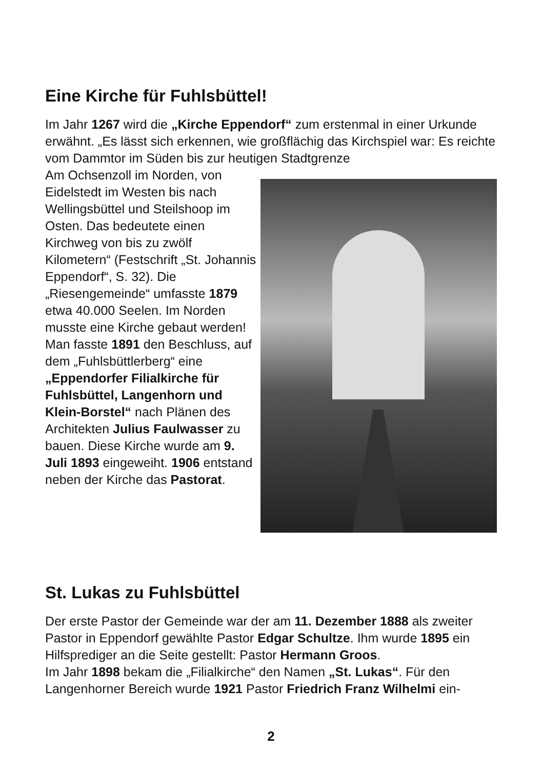Eine Kirche für Fuhlsbüttel!
Im Jahr 1267 wird die „Kirche Eppendorf“ zum erstenmal in einer Urkunde erwähnt. „Es lässt sich erkennen, wie großflächig das Kirchspiel war: Es reichte vom Dammtor im Süden bis zur heutigen Stadtgrenze
Am Ochsenzoll im Norden, von Eidelstedt im Westen bis nach Wellingsbüttel und Steilshoop im Osten. Das bedeutete einen Kirchweg von bis zu zwölf Kilometern“ (Festschrift „St. Johannis Eppendorf“, S. 32). Die „Riesengemeinde“ umfasste 1879 etwa 40.000 Seelen. Im Norden musste eine Kirche gebaut werden! Man fasste 1891 den Beschluss, auf dem „Fuhlsbüttlerberg“ eine „Eppendorfer Filialkirche für Fuhlsbüttel, Langenhorn und Klein-Borstel“ nach Plänen des Architekten Julius Faulwasser zu bauen. Diese Kirche wurde am 9. Juli 1893 eingeweiht. 1906 entstand neben der Kirche das Pastorat.
St. Lukas zu Fuhlsbüttel
Der erste Pastor der Gemeinde war der am 11. Dezember 1888 als zweiter Pastor in Eppendorf gewählte Pastor Edgar Schultze. Ihm wurde 1895 ein Hilfsprediger an die Seite gestellt: Pastor Hermann Groos.
Im Jahr 1898 bekam die „Filialkirche“ den Namen „St. Lukas“. Für den Langenhorner Bereich wurde 1921 Pastor Friedrich Franz Wilhelmi ein-
2